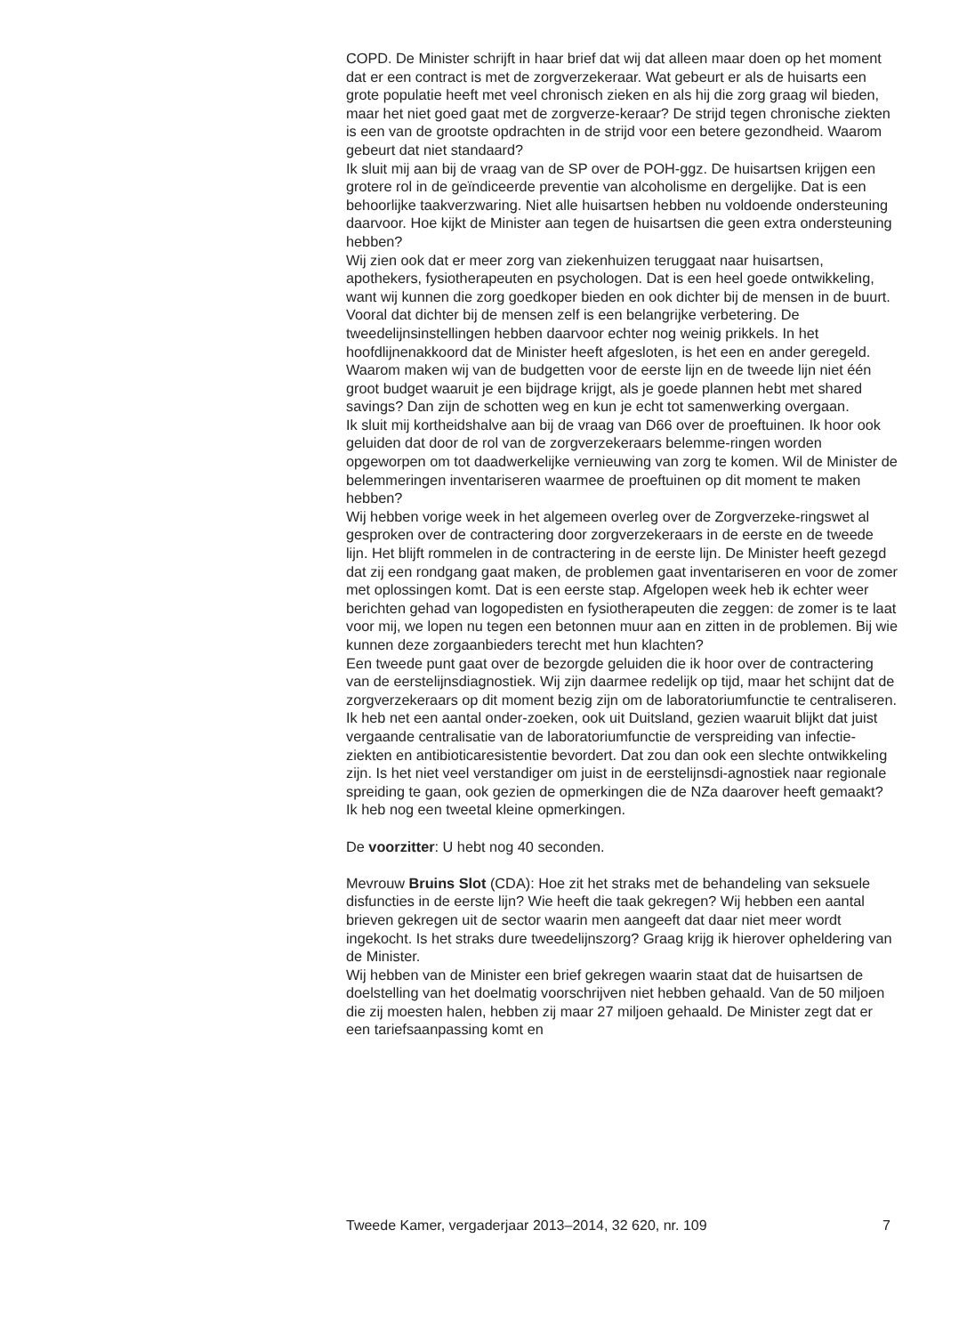COPD. De Minister schrijft in haar brief dat wij dat alleen maar doen op het moment dat er een contract is met de zorgverzekeraar. Wat gebeurt er als de huisarts een grote populatie heeft met veel chronisch zieken en als hij die zorg graag wil bieden, maar het niet goed gaat met de zorgverze-keraar? De strijd tegen chronische ziekten is een van de grootste opdrachten in de strijd voor een betere gezondheid. Waarom gebeurt dat niet standaard?
Ik sluit mij aan bij de vraag van de SP over de POH-ggz. De huisartsen krijgen een grotere rol in de geïndiceerde preventie van alcoholisme en dergelijke. Dat is een behoorlijke taakverzwaring. Niet alle huisartsen hebben nu voldoende ondersteuning daarvoor. Hoe kijkt de Minister aan tegen de huisartsen die geen extra ondersteuning hebben?
Wij zien ook dat er meer zorg van ziekenhuizen teruggaat naar huisartsen, apothekers, fysiotherapeuten en psychologen. Dat is een heel goede ontwikkeling, want wij kunnen die zorg goedkoper bieden en ook dichter bij de mensen in de buurt. Vooral dat dichter bij de mensen zelf is een belangrijke verbetering. De tweedelijnsinstellingen hebben daarvoor echter nog weinig prikkels. In het hoofdlijnenakkoord dat de Minister heeft afgesloten, is het een en ander geregeld. Waarom maken wij van de budgetten voor de eerste lijn en de tweede lijn niet één groot budget waaruit je een bijdrage krijgt, als je goede plannen hebt met shared savings? Dan zijn de schotten weg en kun je echt tot samenwerking overgaan.
Ik sluit mij kortheidshalve aan bij de vraag van D66 over de proeftuinen. Ik hoor ook geluiden dat door de rol van de zorgverzekeraars belemme-ringen worden opgeworpen om tot daadwerkelijke vernieuwing van zorg te komen. Wil de Minister de belemmeringen inventariseren waarmee de proeftuinen op dit moment te maken hebben?
Wij hebben vorige week in het algemeen overleg over de Zorgverzeke-ringswet al gesproken over de contractering door zorgverzekeraars in de eerste en de tweede lijn. Het blijft rommelen in de contractering in de eerste lijn. De Minister heeft gezegd dat zij een rondgang gaat maken, de problemen gaat inventariseren en voor de zomer met oplossingen komt. Dat is een eerste stap. Afgelopen week heb ik echter weer berichten gehad van logopedisten en fysiotherapeuten die zeggen: de zomer is te laat voor mij, we lopen nu tegen een betonnen muur aan en zitten in de problemen. Bij wie kunnen deze zorgaanbieders terecht met hun klachten?
Een tweede punt gaat over de bezorgde geluiden die ik hoor over de contractering van de eerstelijnsdiagnostiek. Wij zijn daarmee redelijk op tijd, maar het schijnt dat de zorgverzekeraars op dit moment bezig zijn om de laboratoriumfunctie te centraliseren. Ik heb net een aantal onder-zoeken, ook uit Duitsland, gezien waaruit blijkt dat juist vergaande centralisatie van de laboratoriumfunctie de verspreiding van infectie-ziekten en antibioticaresistentie bevordert. Dat zou dan ook een slechte ontwikkeling zijn. Is het niet veel verstandiger om juist in de eerstelijnsdi-agnostiek naar regionale spreiding te gaan, ook gezien de opmerkingen die de NZa daarover heeft gemaakt?
Ik heb nog een tweetal kleine opmerkingen.
De voorzitter: U hebt nog 40 seconden.
Mevrouw Bruins Slot (CDA): Hoe zit het straks met de behandeling van seksuele disfuncties in de eerste lijn? Wie heeft die taak gekregen? Wij hebben een aantal brieven gekregen uit de sector waarin men aangeeft dat daar niet meer wordt ingekocht. Is het straks dure tweedelijnszorg? Graag krijg ik hierover opheldering van de Minister.
Wij hebben van de Minister een brief gekregen waarin staat dat de huisartsen de doelstelling van het doelmatig voorschrijven niet hebben gehaald. Van de 50 miljoen die zij moesten halen, hebben zij maar 27 miljoen gehaald. De Minister zegt dat er een tariefsaanpassing komt en
Tweede Kamer, vergaderjaar 2013–2014, 32 620, nr. 109 7